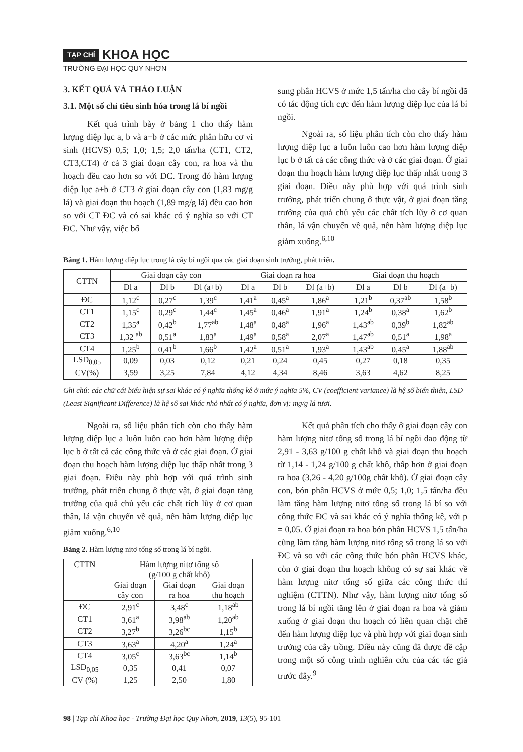TẠP CHÍ KHOA HỌC
TRƯỜNG ĐẠI HỌC QUY NHƠN
3. KẾT QUẢ VÀ THẢO LUẬN
3.1. Một số chỉ tiêu sinh hóa trong lá bí ngồi
Kết quả trình bày ở bảng 1 cho thấy hàm lượng diệp lục a, b và a+b ở các mức phân hữu cơ vi sinh (HCVS) 0,5; 1,0; 1,5; 2,0 tấn/ha (CT1, CT2, CT3,CT4) ở cả 3 giai đoạn cây con, ra hoa và thu hoạch đều cao hơn so với ĐC. Trong đó hàm lượng diệp lục a+b ở CT3 ở giai đoạn cây con (1,83 mg/g lá) và giai đoạn thu hoạch (1,89 mg/g lá) đều cao hơn so với CT ĐC và có sai khác có ý nghĩa so với CT ĐC. Như vậy, việc bổ
sung phân HCVS ở mức 1,5 tấn/ha cho cây bí ngồi đã có tác động tích cực đến hàm lượng diệp lục của lá bí ngồi.
Ngoài ra, số liệu phân tích còn cho thấy hàm lượng diệp lục a luôn luôn cao hơn hàm lượng diệp lục b ở tất cả các công thức và ở các giai đoạn. Ở giai đoạn thu hoạch hàm lượng diệp lục thấp nhất trong 3 giai đoạn. Điều này phù hợp với quá trình sinh trưởng, phát triển chung ở thực vật, ở giai đoạn tăng trưởng của quả chủ yếu các chất tích lũy ở cơ quan thân, lá vận chuyển về quả, nên hàm lượng diệp lục giảm xuống.<sup>6,10</sup>
Bảng 1. Hàm lượng diệp lục trong lá cây bí ngồi qua các giai đoạn sinh trưởng, phát triển.
| CTTN | Giai đoạn cây con | | | Giai đoạn ra hoa | | | Giai đoạn thu hoạch | | |
| --- | --- | --- | --- | --- | --- | --- | --- | --- | --- |
| | Dl a | Dl b | Dl (a+b) | Dl a | Dl b | Dl (a+b) | Dl a | Dl b | Dl (a+b) |
| ĐC | 1,12<sup>c</sup> | 0,27<sup>c</sup> | 1,39<sup>c</sup> | 1,41<sup>a</sup> | 0,45<sup>a</sup> | 1,86<sup>a</sup> | 1,21<sup>b</sup> | 0,37<sup>ab</sup> | 1,58<sup>b</sup> |
| CT1 | 1,15<sup>c</sup> | 0,29<sup>c</sup> | 1,44<sup>c</sup> | 1,45<sup>a</sup> | 0,46<sup>a</sup> | 1,91<sup>a</sup> | 1,24<sup>b</sup> | 0,38<sup>a</sup> | 1,62<sup>b</sup> |
| CT2 | 1,35<sup>a</sup> | 0,42<sup>b</sup> | 1,77<sup>ab</sup> | 1,48<sup>a</sup> | 0,48<sup>a</sup> | 1,96<sup>a</sup> | 1,43<sup>ab</sup> | 0,39<sup>b</sup> | 1,82<sup>ab</sup> |
| CT3 | 1,32 <sup>ab</sup> | 0,51<sup>a</sup> | 1,83<sup>a</sup> | 1,49<sup>a</sup> | 0,58<sup>a</sup> | 2,07<sup>a</sup> | 1,47<sup>ab</sup> | 0,51<sup>a</sup> | 1,98<sup>a</sup> |
| CT4 | 1,25<sup>b</sup> | 0,41<sup>b</sup> | 1,66<sup>b</sup> | 1,42<sup>a</sup> | 0,51<sup>a</sup> | 1,93<sup>a</sup> | 1,43<sup>ab</sup> | 0,45<sup>a</sup> | 1,88<sup>ab</sup> |
| LSD<sub>0,05</sub> | 0,09 | 0,03 | 0,12 | 0,21 | 0,24 | 0,45 | 0,27 | 0,18 | 0,35 |
| CV(%) | 3,59 | 3,25 | 7,84 | 4,12 | 4,34 | 8,46 | 3,63 | 4,62 | 8,25 |
Ghi chú: các chữ cái biểu hiện sự sai khác có ý nghĩa thống kê ở mức ý nghĩa 5%, CV (coefficient variance) là hệ số biến thiên, LSD (Least Significant Difference) là hệ số sai khác nhỏ nhất có ý nghĩa, đơn vị: mg/g lá tươi.
Ngoài ra, số liệu phân tích còn cho thấy hàm lượng diệp lục a luôn luôn cao hơn hàm lượng diệp lục b ở tất cả các công thức và ở các giai đoạn. Ở giai đoạn thu hoạch hàm lượng diệp lục thấp nhất trong 3 giai đoạn. Điều này phù hợp với quá trình sinh trưởng, phát triển chung ở thực vật, ở giai đoạn tăng trưởng của quả chủ yếu các chất tích lũy ở cơ quan thân, lá vận chuyển về quả, nên hàm lượng diệp lục giảm xuống.<sup>6,10</sup>
Bảng 2. Hàm lượng nitơ tổng số trong lá bí ngồi.
| CTTN | Hàm lượng nitơ tổng số (g/100 g chất khô) | | |
| --- | --- | --- | --- |
| | Giai đoạn cây con | Giai đoạn ra hoa | Giai đoạn thu hoạch |
| ĐC | 2,91<sup>c</sup> | 3,48<sup>c</sup> | 1,18<sup>ab</sup> |
| CT1 | 3,61<sup>a</sup> | 3,98<sup>ab</sup> | 1,20<sup>ab</sup> |
| CT2 | 3,27<sup>b</sup> | 3,26<sup>bc</sup> | 1,15<sup>b</sup> |
| CT3 | 3,63<sup>a</sup> | 4,20<sup>a</sup> | 1,24<sup>a</sup> |
| CT4 | 3,05<sup>c</sup> | 3,63<sup>bc</sup> | 1,14<sup>b</sup> |
| LSD<sub>0,05</sub> | 0,35 | 0,41 | 0,07 |
| CV (%) | 1,25 | 2,50 | 1,80 |
Kết quả phân tích cho thấy ở giai đoạn cây con hàm lượng nitơ tổng số trong lá bí ngồi dao động từ 2,91 - 3,63 g/100 g chất khô và giai đoạn thu hoạch từ 1,14 - 1,24 g/100 g chất khô, thấp hơn ở giai đoạn ra hoa (3,26 - 4,20 g/100g chất khô). Ở giai đoạn cây con, bón phân HCVS ở mức 0,5; 1,0; 1,5 tấn/ha đều làm tăng hàm lượng nitơ tổng số trong lá bí so với công thức ĐC và sai khác có ý nghĩa thống kê, với p = 0,05. Ở giai đoạn ra hoa bón phân HCVS 1,5 tấn/ha cũng làm tăng hàm lượng nitơ tổng số trong lá so với ĐC và so với các công thức bón phân HCVS khác, còn ở giai đoạn thu hoạch không có sự sai khác về hàm lượng nitơ tổng số giữa các công thức thí nghiệm (CTTN). Như vậy, hàm lượng nitơ tổng số trong lá bí ngồi tăng lên ở giai đoạn ra hoa và giảm xuống ở giai đoạn thu hoạch có liên quan chặt chẽ đến hàm lượng diệp lục và phù hợp với giai đoạn sinh trưởng của cây trồng. Điều này cũng đã được đề cập trong một số công trình nghiên cứu của các tác giả trước đây.<sup>9</sup>
98 | Tạp chí Khoa học - Trường Đại học Quy Nhơn, 2019, 13(5), 95-101